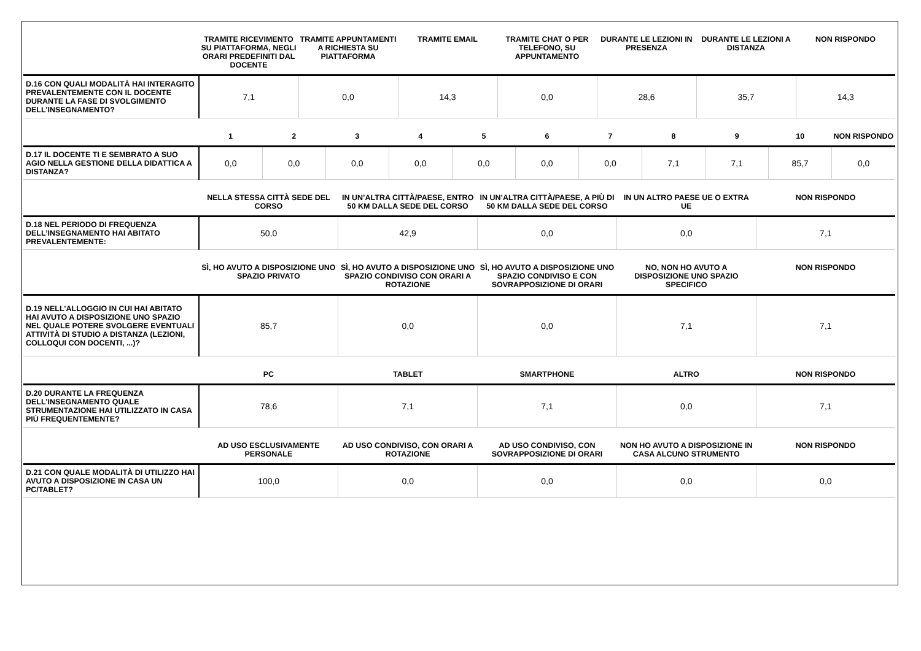| | TRAMITE RICEVIMENTO SU PIATTAFORMA, NEGLI ORARI PREDEFINITI DAL DOCENTE | TRAMITE APPUNTAMENTI A RICHIESTA SU PIATTAFORMA | TRAMITE EMAIL | TRAMITE CHAT O PER TELEFONO, SU APPUNTAMENTO | DURANTE LE LEZIONI IN PRESENZA | DURANTE LE LEZIONI A DISTANZA | NON RISPONDO |
| --- | --- | --- | --- | --- | --- | --- | --- |
| D.16 CON QUALI MODALITÀ HAI INTERAGITO PREVALENTEMENTE CON IL DOCENTE DURANTE LA FASE DI SVOLGIMENTO DELL’INSEGNAMENTO? | 7,1 | 0,0 | 14,3 | 0,0 | 28,6 | 35,7 | 14,3 |
| | 1 | 2 | 3 | 4 | 5 | 6 | 7 | 8 | 9 | 10 | NON RISPONDO |
| --- | --- | --- | --- | --- | --- | --- | --- | --- | --- | --- | --- |
| D.17 IL DOCENTE TI E SEMBRATO A SUO AGIO NELLA GESTIONE DELLA DIDATTICA A DISTANZA? | 0,0 | 0,0 | 0,0 | 0,0 | 0,0 | 0,0 | 0,0 | 7,1 | 7,1 | 85,7 | 0,0 |
| | NELLA STESSA CITTÀ SEDE DEL CORSO | IN UN’ALTRA CITTÀ/PAESE, ENTRO 50 KM DALLA SEDE DEL CORSO | IN UN’ALTRA CITTÀ/PAESE, A PIÙ DI 50 KM DALLA SEDE DEL CORSO | IN UN ALTRO PAESE UE O EXTRA UE | NON RISPONDO |
| --- | --- | --- | --- | --- | --- |
| D.18 NEL PERIODO DI FREQUENZA DELL’INSEGNAMENTO HAI ABITATO PREVALENTEMENTE: | 50,0 | 42,9 | 0,0 | 0,0 | 7,1 |
| | SÌ, HO AVUTO A DISPOSIZIONE UNO SPAZIO PRIVATO | SÌ, HO AVUTO A DISPOSIZIONE UNO SPAZIO CONDIVISO CON ORARI A ROTAZIONE | SÌ, HO AVUTO A DISPOSIZIONE UNO SPAZIO CONDIVISO E CON SOVRAPPOSIZIONE DI ORARI | NO, NON HO AVUTO A DISPOSIZIONE UNO SPAZIO SPECIFICO | NON RISPONDO |
| --- | --- | --- | --- | --- | --- |
| D.19 NELL'ALLOGGIO IN CUI HAI ABITATO HAI AVUTO A DISPOSIZIONE UNO SPAZIO NEL QUALE POTERE SVOLGERE EVENTUALI ATTIVITÀ DI STUDIO A DISTANZA (LEZIONI, COLLOQUI CON DOCENTI, ...)? | 85,7 | 0,0 | 0,0 | 7,1 | 7,1 |
| | PC | TABLET | SMARTPHONE | ALTRO | NON RISPONDO |
| --- | --- | --- | --- | --- | --- |
| D.20 DURANTE LA FREQUENZA DELL’INSEGNAMENTO QUALE STRUMENTAZIONE HAI UTILIZZATO IN CASA PIÙ FREQUENTEMENTE? | 78,6 | 7,1 | 7,1 | 0,0 | 7,1 |
| | AD USO ESCLUSIVAMENTE PERSONALE | AD USO CONDIVISO, CON ORARI A ROTAZIONE | AD USO CONDIVISO, CON SOVRAPPOSIZIONE DI ORARI | NON HO AVUTO A DISPOSIZIONE IN CASA ALCUNO STRUMENTO | NON RISPONDO |
| --- | --- | --- | --- | --- | --- |
| D.21 CON QUALE MODALITÀ DI UTILIZZO HAI AVUTO A DISPOSIZIONE IN CASA UN PC/TABLET? | 100,0 | 0,0 | 0,0 | 0,0 | 0,0 |